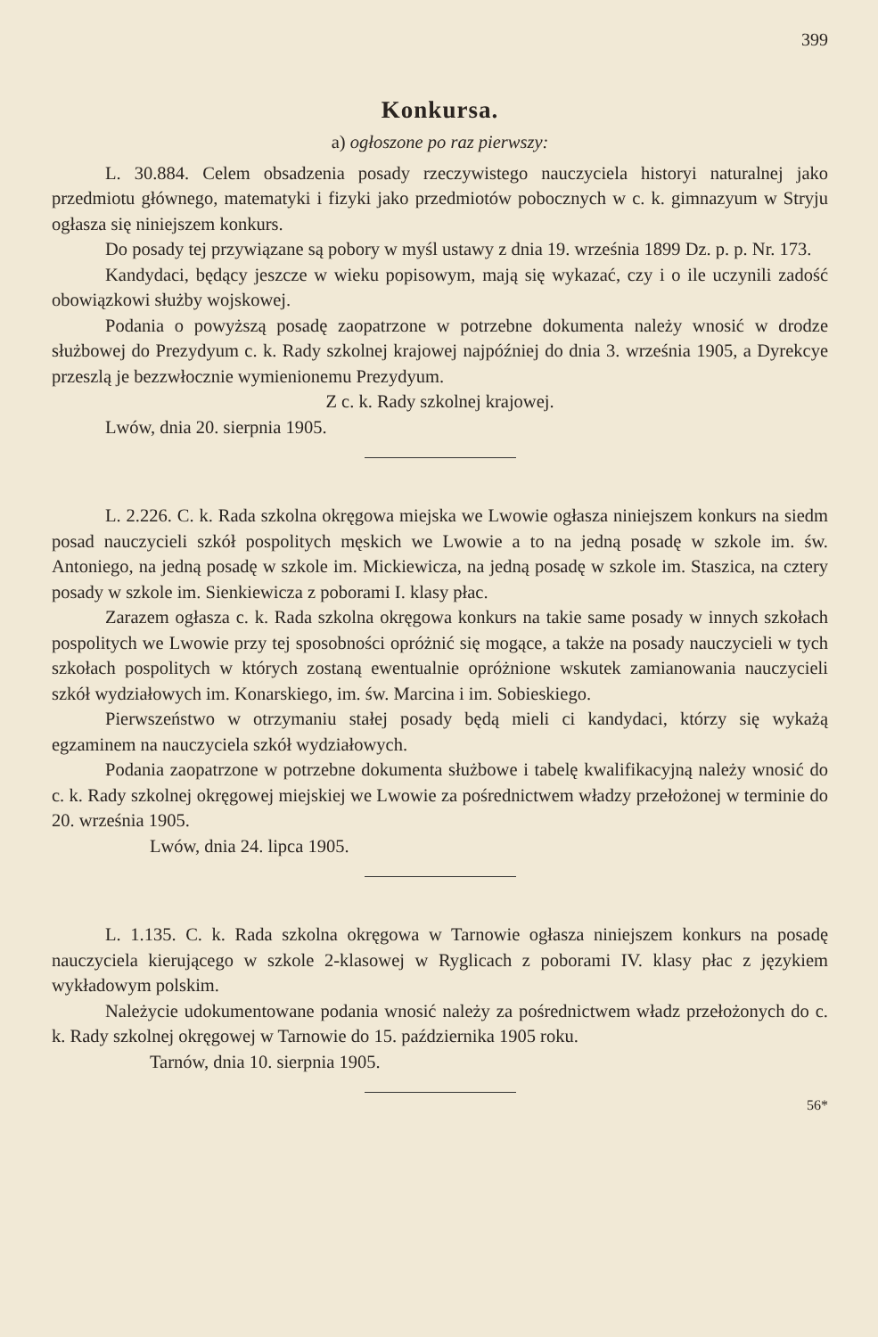399
Konkursa.
a) ogłoszone po raz pierwszy:
L. 30.884. Celem obsadzenia posady rzeczywistego nauczyciela historyi naturalnej jako przedmiotu głównego, matematyki i fizyki jako przedmiotów pobocznych w c. k. gimnazyum w Stryju ogłasza się niniejszem konkurs.
Do posady tej przywiązane są pobory w myśl ustawy z dnia 19. września 1899 Dz. p. p. Nr. 173.
Kandydaci, będący jeszcze w wieku popisowym, mają się wykazać, czy i o ile uczynili zadość obowiązkowi służby wojskowej.
Podania o powyższą posadę zaopatrzone w potrzebne dokumenta należy wnosić w drodze służbowej do Prezydyum c. k. Rady szkolnej krajowej najpóźniej do dnia 3. września 1905, a Dyrekcye przeszlą je bezzwłocznie wymienionemu Prezydyum.
Z c. k. Rady szkolnej krajowej.
Lwów, dnia 20. sierpnia 1905.
L. 2.226. C. k. Rada szkolna okręgowa miejska we Lwowie ogłasza niniejszem konkurs na siedm posad nauczycieli szkół pospolitych męskich we Lwowie a to na jedną posadę w szkole im. św. Antoniego, na jedną posadę w szkole im. Mickiewicza, na jedną posadę w szkole im. Staszica, na cztery posady w szkole im. Sienkiewicza z poborami I. klasy płac.
Zarazem ogłasza c. k. Rada szkolna okręgowa konkurs na takie same posady w innych szkołach pospolitych we Lwowie przy tej sposobności opróżnić się mogące, a także na posady nauczycieli w tych szkołach pospolitych w których zostaną ewentualnie opróżnione wskutek zamianowania nauczycieli szkół wydziałowych im. Konarskiego, im. św. Marcina i im. Sobieskiego.
Pierwszeństwo w otrzymaniu stałej posady będą mieli ci kandydaci, którzy się wykażą egzaminem na nauczyciela szkół wydziałowych.
Podania zaopatrzone w potrzebne dokumenta służbowe i tabelę kwalifikacyjną należy wnosić do c. k. Rady szkolnej okręgowej miejskiej we Lwowie za pośrednictwem władzy przełożonej w terminie do 20. września 1905.
Lwów, dnia 24. lipca 1905.
L. 1.135. C. k. Rada szkolna okręgowa w Tarnowie ogłasza niniejszem konkurs na posadę nauczyciela kierującego w szkole 2-klasowej w Ryglicach z poborami IV. klasy płac z językiem wykładowym polskim.
Należycie udokumentowane podania wnosić należy za pośrednictwem władz przełożonych do c. k. Rady szkolnej okręgowej w Tarnowie do 15. października 1905 roku.
Tarnów, dnia 10. sierpnia 1905.
56*